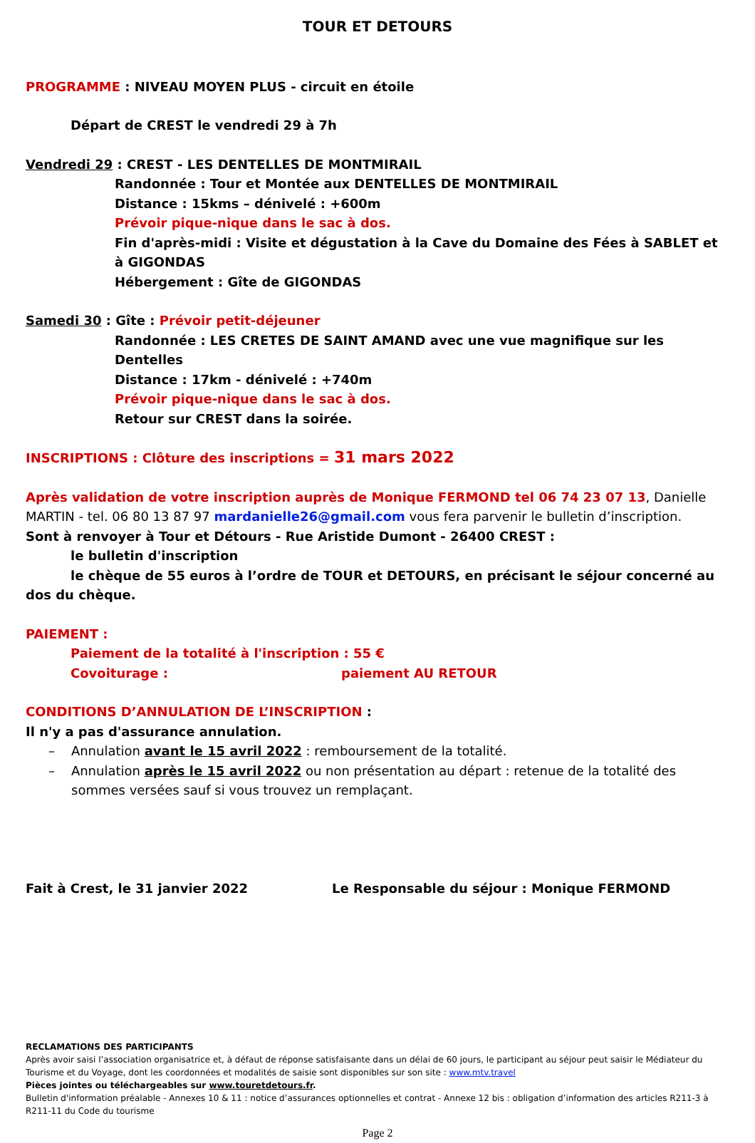TOUR ET DETOURS
PROGRAMME : NIVEAU MOYEN PLUS - circuit en étoile
Départ de CREST le vendredi 29 à 7h
Vendredi 29 : CREST - LES DENTELLES DE MONTMIRAIL
Randonnée : Tour et Montée aux DENTELLES DE MONTMIRAIL
Distance : 15kms – dénivelé : +600m
Prévoir pique-nique dans le sac à dos.
Fin d'après-midi : Visite et dégustation à la Cave du Domaine des Fées à SABLET et à GIGONDAS
Hébergement : Gîte de GIGONDAS
Samedi 30 : Gîte : Prévoir petit-déjeuner
Randonnée : LES CRETES DE SAINT AMAND avec une vue magnifique sur les Dentelles
Distance : 17km - dénivelé : +740m
Prévoir pique-nique dans le sac à dos.
Retour sur CREST dans la soirée.
INSCRIPTIONS : Clôture des inscriptions = 31 mars 2022
Après validation de votre inscription auprès de Monique FERMOND tel 06 74 23 07 13, Danielle MARTIN - tel. 06 80 13 87 97 mardanielle26@gmail.com vous fera parvenir le bulletin d’inscription.
Sont à renvoyer à Tour et Détours - Rue Aristide Dumont - 26400 CREST :
le bulletin d'inscription
le chèque de 55 euros à l’ordre de TOUR et DETOURS, en précisant le séjour concerné au dos du chèque.
PAIEMENT :
Paiement de la totalité à l'inscription : 55 €
Covoiturage : paiement AU RETOUR
CONDITIONS D’ANNULATION DE L’INSCRIPTION :
Il n'y a pas d'assurance annulation.
– Annulation avant le 15 avril 2022 : remboursement de la totalité.
– Annulation après le 15 avril 2022 ou non présentation au départ : retenue de la totalité des sommes versées sauf si vous trouvez un remplaçant.
Fait à Crest, le 31 janvier 2022 Le Responsable du séjour : Monique FERMOND
RECLAMATIONS DES PARTICIPANTS
Après avoir saisi l’association organisatrice et, à défaut de réponse satisfaisante dans un délai de 60 jours, le participant au séjour peut saisir le Médiateur du Tourisme et du Voyage, dont les coordonnées et modalités de saisie sont disponibles sur son site : www.mtv.travel
Pièces jointes ou téléchargeables sur www.touretdetours.fr.
Bulletin d'information préalable - Annexes 10 & 11 : notice d’assurances optionnelles et contrat - Annexe 12 bis : obligation d’information des articles R211-3 à R211-11 du Code du tourisme
Page 2